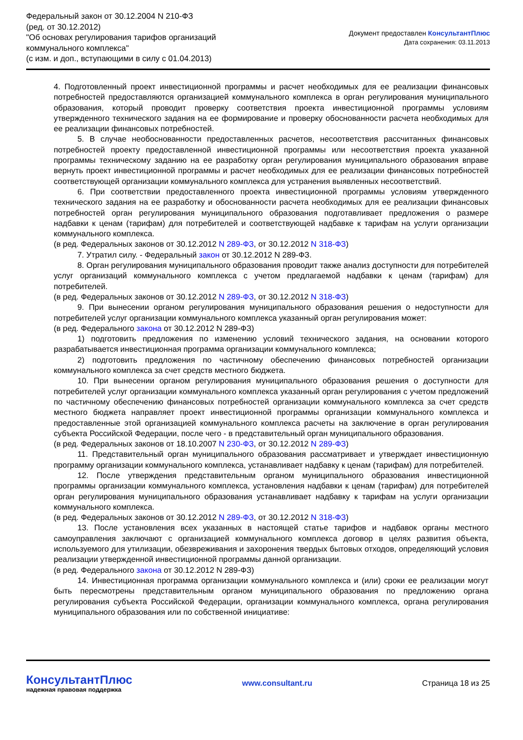Федеральный закон от 30.12.2004 N 210-ФЗ
(ред. от 30.12.2012)
"Об основах регулирования тарифов организаций
коммунального комплекса"
(с изм. и доп., вступающими в силу с 01.04.2013)
Документ предоставлен КонсультантПлюс
Дата сохранения: 03.11.2013
4. Подготовленный проект инвестиционной программы и расчет необходимых для ее реализации финансовых потребностей предоставляются организацией коммунального комплекса в орган регулирования муниципального образования, который проводит проверку соответствия проекта инвестиционной программы условиям утвержденного технического задания на ее формирование и проверку обоснованности расчета необходимых для ее реализации финансовых потребностей.
5. В случае необоснованности предоставленных расчетов, несоответствия рассчитанных финансовых потребностей проекту предоставленной инвестиционной программы или несоответствия проекта указанной программы техническому заданию на ее разработку орган регулирования муниципального образования вправе вернуть проект инвестиционной программы и расчет необходимых для ее реализации финансовых потребностей соответствующей организации коммунального комплекса для устранения выявленных несоответствий.
6. При соответствии предоставленного проекта инвестиционной программы условиям утвержденного технического задания на ее разработку и обоснованности расчета необходимых для ее реализации финансовых потребностей орган регулирования муниципального образования подготавливает предложения о размере надбавки к ценам (тарифам) для потребителей и соответствующей надбавке к тарифам на услуги организации коммунального комплекса.
(в ред. Федеральных законов от 30.12.2012 N 289-ФЗ, от 30.12.2012 N 318-ФЗ)
7. Утратил силу. - Федеральный закон от 30.12.2012 N 289-ФЗ.
8. Орган регулирования муниципального образования проводит также анализ доступности для потребителей услуг организаций коммунального комплекса с учетом предлагаемой надбавки к ценам (тарифам) для потребителей.
(в ред. Федеральных законов от 30.12.2012 N 289-ФЗ, от 30.12.2012 N 318-ФЗ)
9. При вынесении органом регулирования муниципального образования решения о недоступности для потребителей услуг организации коммунального комплекса указанный орган регулирования может:
(в ред. Федерального закона от 30.12.2012 N 289-ФЗ)
1) подготовить предложения по изменению условий технического задания, на основании которого разрабатывается инвестиционная программа организации коммунального комплекса;
2) подготовить предложения по частичному обеспечению финансовых потребностей организации коммунального комплекса за счет средств местного бюджета.
10. При вынесении органом регулирования муниципального образования решения о доступности для потребителей услуг организации коммунального комплекса указанный орган регулирования с учетом предложений по частичному обеспечению финансовых потребностей организации коммунального комплекса за счет средств местного бюджета направляет проект инвестиционной программы организации коммунального комплекса и предоставленные этой организацией коммунального комплекса расчеты на заключение в орган регулирования субъекта Российской Федерации, после чего - в представительный орган муниципального образования.
(в ред. Федеральных законов от 18.10.2007 N 230-ФЗ, от 30.12.2012 N 289-ФЗ)
11. Представительный орган муниципального образования рассматривает и утверждает инвестиционную программу организации коммунального комплекса, устанавливает надбавку к ценам (тарифам) для потребителей.
12. После утверждения представительным органом муниципального образования инвестиционной программы организации коммунального комплекса, установления надбавки к ценам (тарифам) для потребителей орган регулирования муниципального образования устанавливает надбавку к тарифам на услуги организации коммунального комплекса.
(в ред. Федеральных законов от 30.12.2012 N 289-ФЗ, от 30.12.2012 N 318-ФЗ)
13. После установления всех указанных в настоящей статье тарифов и надбавок органы местного самоуправления заключают с организацией коммунального комплекса договор в целях развития объекта, используемого для утилизации, обезвреживания и захоронения твердых бытовых отходов, определяющий условия реализации утвержденной инвестиционной программы данной организации.
(в ред. Федерального закона от 30.12.2012 N 289-ФЗ)
14. Инвестиционная программа организации коммунального комплекса и (или) сроки ее реализации могут быть пересмотрены представительным органом муниципального образования по предложению органа регулирования субъекта Российской Федерации, организации коммунального комплекса, органа регулирования муниципального образования или по собственной инициативе:
КонсультантПлюс
надежная правовая поддержка
www.consultant.ru Страница 18 из 25